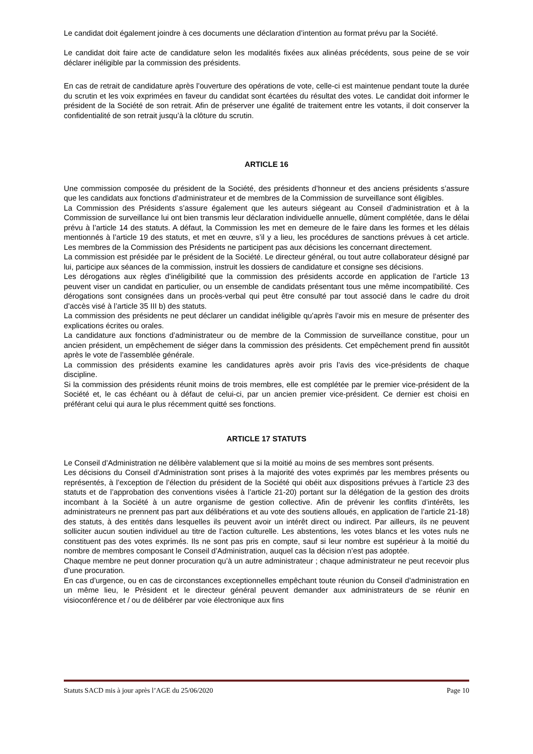Le candidat doit également joindre à ces documents une déclaration d’intention au format prévu par la Société.
Le candidat doit faire acte de candidature selon les modalités fixées aux alinéas précédents, sous peine de se voir déclarer inéligible par la commission des présidents.
En cas de retrait de candidature après l’ouverture des opérations de vote, celle-ci est maintenue pendant toute la durée du scrutin et les voix exprimées en faveur du candidat sont écartées du résultat des votes. Le candidat doit informer le président de la Société de son retrait. Afin de préserver une égalité de traitement entre les votants, il doit conserver la confidentialité de son retrait jusqu’à la clôture du scrutin.
ARTICLE 16
Une commission composée du président de la Société, des présidents d’honneur et des anciens présidents s’assure que les candidats aux fonctions d’administrateur et de membres de la Commission de surveillance sont éligibles.
La Commission des Présidents s’assure également que les auteurs siégeant au Conseil d’administration et à la Commission de surveillance lui ont bien transmis leur déclaration individuelle annuelle, dûment complétée, dans le délai prévu à l’article 14 des statuts. A défaut, la Commission les met en demeure de le faire dans les formes et les délais mentionnés à l’article 19 des statuts, et met en œuvre, s’il y a lieu, les procédures de sanctions prévues à cet article. Les membres de la Commission des Présidents ne participent pas aux décisions les concernant directement.
La commission est présidée par le président de la Société. Le directeur général, ou tout autre collaborateur désigné par lui, participe aux séances de la commission, instruit les dossiers de candidature et consigne ses décisions.
Les dérogations aux règles d’inéligibilité que la commission des présidents accorde en application de l’article 13 peuvent viser un candidat en particulier, ou un ensemble de candidats présentant tous une même incompatibilité. Ces dérogations sont consignées dans un procès-verbal qui peut être consulté par tout associé dans le cadre du droit d’accès visé à l’article 35 III b) des statuts.
La commission des présidents ne peut déclarer un candidat inéligible qu’après l’avoir mis en mesure de présenter des explications écrites ou orales.
La candidature aux fonctions d’administrateur ou de membre de la Commission de surveillance constitue, pour un ancien président, un empêchement de siéger dans la commission des présidents. Cet empêchement prend fin aussitôt après le vote de l’assemblée générale.
La commission des présidents examine les candidatures après avoir pris l’avis des vice-présidents de chaque discipline.
Si la commission des présidents réunit moins de trois membres, elle est complétée par le premier vice-président de la Société et, le cas échéant ou à défaut de celui-ci, par un ancien premier vice-président. Ce dernier est choisi en préférant celui qui aura le plus récemment quitté ses fonctions.
ARTICLE 17 STATUTS
Le Conseil d’Administration ne délibère valablement que si la moitié au moins de ses membres sont présents.
Les décisions du Conseil d’Administration sont prises à la majorité des votes exprimés par les membres présents ou représentés, à l’exception de l’élection du président de la Société qui obéit aux dispositions prévues à l’article 23 des statuts et de l’approbation des conventions visées à l’article 21-20) portant sur la délégation de la gestion des droits incombant à la Société à un autre organisme de gestion collective. Afin de prévenir les conflits d’intérêts, les administrateurs ne prennent pas part aux délibérations et au vote des soutiens alloués, en application de l’article 21-18) des statuts, à des entités dans lesquelles ils peuvent avoir un intérêt direct ou indirect. Par ailleurs, ils ne peuvent solliciter aucun soutien individuel au titre de l’action culturelle. Les abstentions, les votes blancs et les votes nuls ne constituent pas des votes exprimés. Ils ne sont pas pris en compte, sauf si leur nombre est supérieur à la moitié du nombre de membres composant le Conseil d’Administration, auquel cas la décision n’est pas adoptée.
Chaque membre ne peut donner procuration qu’à un autre administrateur ; chaque administrateur ne peut recevoir plus d’une procuration.
En cas d’urgence, ou en cas de circonstances exceptionnelles empêchant toute réunion du Conseil d’administration en un même lieu, le Président et le directeur général peuvent demander aux administrateurs de se réunir en visioconférence et / ou de délibérer par voie électronique aux fins
Statuts SACD mis à jour après l’AGE du 25/06/2020 Page 10